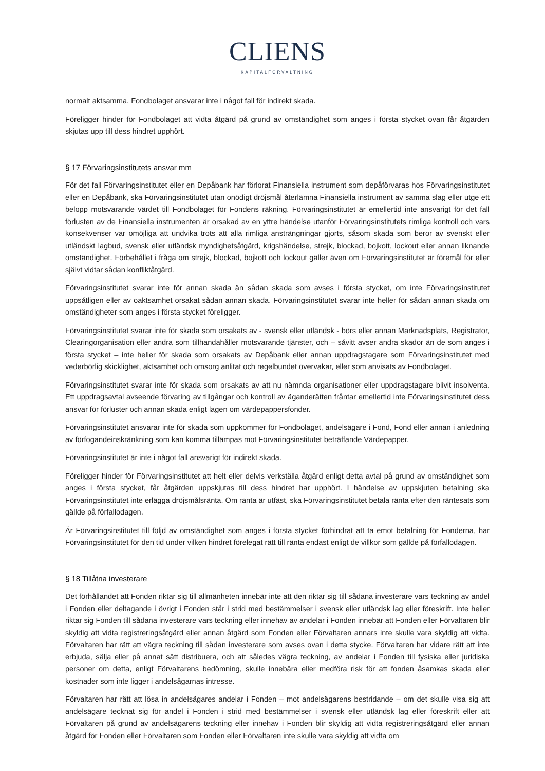CLIENS
KAPITALFÖRVALTNING
normalt aktsamma. Fondbolaget ansvarar inte i något fall för indirekt skada.
Föreligger hinder för Fondbolaget att vidta åtgärd på grund av omständighet som anges i första stycket ovan får åtgärden skjutas upp till dess hindret upphört.
§ 17 Förvaringsinstitutets ansvar mm
För det fall Förvaringsinstitutet eller en Depåbank har förlorat Finansiella instrument som depåförvaras hos Förvaringsinstitutet eller en Depåbank, ska Förvaringsinstitutet utan onödigt dröjsmål återlämna Finansiella instrument av samma slag eller utge ett belopp motsvarande värdet till Fondbolaget för Fondens räkning. Förvaringsinstitutet är emellertid inte ansvarigt för det fall förlusten av de Finansiella instrumenten är orsakad av en yttre händelse utanför Förvaringsinstitutets rimliga kontroll och vars konsekvenser var omöjliga att undvika trots att alla rimliga ansträngningar gjorts, såsom skada som beror av svenskt eller utländskt lagbud, svensk eller utländsk myndighetsåtgärd, krigshändelse, strejk, blockad, bojkott, lockout eller annan liknande omständighet. Förbehållet i fråga om strejk, blockad, bojkott och lockout gäller även om Förvaringsinstitutet är föremål för eller självt vidtar sådan konfliktåtgärd.
Förvaringsinstitutet svarar inte för annan skada än sådan skada som avses i första stycket, om inte Förvaringsinstitutet uppsåtligen eller av oaktsamhet orsakat sådan annan skada. Förvaringsinstitutet svarar inte heller för sådan annan skada om omständigheter som anges i första stycket föreligger.
Förvaringsinstitutet svarar inte för skada som orsakats av - svensk eller utländsk - börs eller annan Marknadsplats, Registrator, Clearingorganisation eller andra som tillhandahåller motsvarande tjänster, och – såvitt avser andra skador än de som anges i första stycket – inte heller för skada som orsakats av Depåbank eller annan uppdragstagare som Förvaringsinstitutet med vederbörlig skicklighet, aktsamhet och omsorg anlitat och regelbundet övervakar, eller som anvisats av Fondbolaget.
Förvaringsinstitutet svarar inte för skada som orsakats av att nu nämnda organisationer eller uppdragstagare blivit insolventa. Ett uppdragsavtal avseende förvaring av tillgångar och kontroll av äganderätten fråntar emellertid inte Förvaringsinstitutet dess ansvar för förluster och annan skada enligt lagen om värdepappersfonder.
Förvaringsinstitutet ansvarar inte för skada som uppkommer för Fondbolaget, andelsägare i Fond, Fond eller annan i anledning av förfogandeinskränkning som kan komma tillämpas mot Förvaringsinstitutet beträffande Värdepapper.
Förvaringsinstitutet är inte i något fall ansvarigt för indirekt skada.
Föreligger hinder för Förvaringsinstitutet att helt eller delvis verkställa åtgärd enligt detta avtal på grund av omständighet som anges i första stycket, får åtgärden uppskjutas till dess hindret har upphört. I händelse av uppskjuten betalning ska Förvaringsinstitutet inte erlägga dröjsmålsränta. Om ränta är utfäst, ska Förvaringsinstitutet betala ränta efter den räntesats som gällde på förfallodagen.
Är Förvaringsinstitutet till följd av omständighet som anges i första stycket förhindrat att ta emot betalning för Fonderna, har Förvaringsinstitutet för den tid under vilken hindret förelegat rätt till ränta endast enligt de villkor som gällde på förfallodagen.
§ 18 Tillåtna investerare
Det förhållandet att Fonden riktar sig till allmänheten innebär inte att den riktar sig till sådana investerare vars teckning av andel i Fonden eller deltagande i övrigt i Fonden står i strid med bestämmelser i svensk eller utländsk lag eller föreskrift. Inte heller riktar sig Fonden till sådana investerare vars teckning eller innehav av andelar i Fonden innebär att Fonden eller Förvaltaren blir skyldig att vidta registreringsåtgärd eller annan åtgärd som Fonden eller Förvaltaren annars inte skulle vara skyldig att vidta. Förvaltaren har rätt att vägra teckning till sådan investerare som avses ovan i detta stycke. Förvaltaren har vidare rätt att inte erbjuda, sälja eller på annat sätt distribuera, och att således vägra teckning, av andelar i Fonden till fysiska eller juridiska personer om detta, enligt Förvaltarens bedömning, skulle innebära eller medföra risk för att fonden åsamkas skada eller kostnader som inte ligger i andelsägarnas intresse.
Förvaltaren har rätt att lösa in andelsägares andelar i Fonden – mot andelsägarens bestridande – om det skulle visa sig att andelsägare tecknat sig för andel i Fonden i strid med bestämmelser i svensk eller utländsk lag eller föreskrift eller att Förvaltaren på grund av andelsägarens teckning eller innehav i Fonden blir skyldig att vidta registreringsåtgärd eller annan åtgärd för Fonden eller Förvaltaren som Fonden eller Förvaltaren inte skulle vara skyldig att vidta om